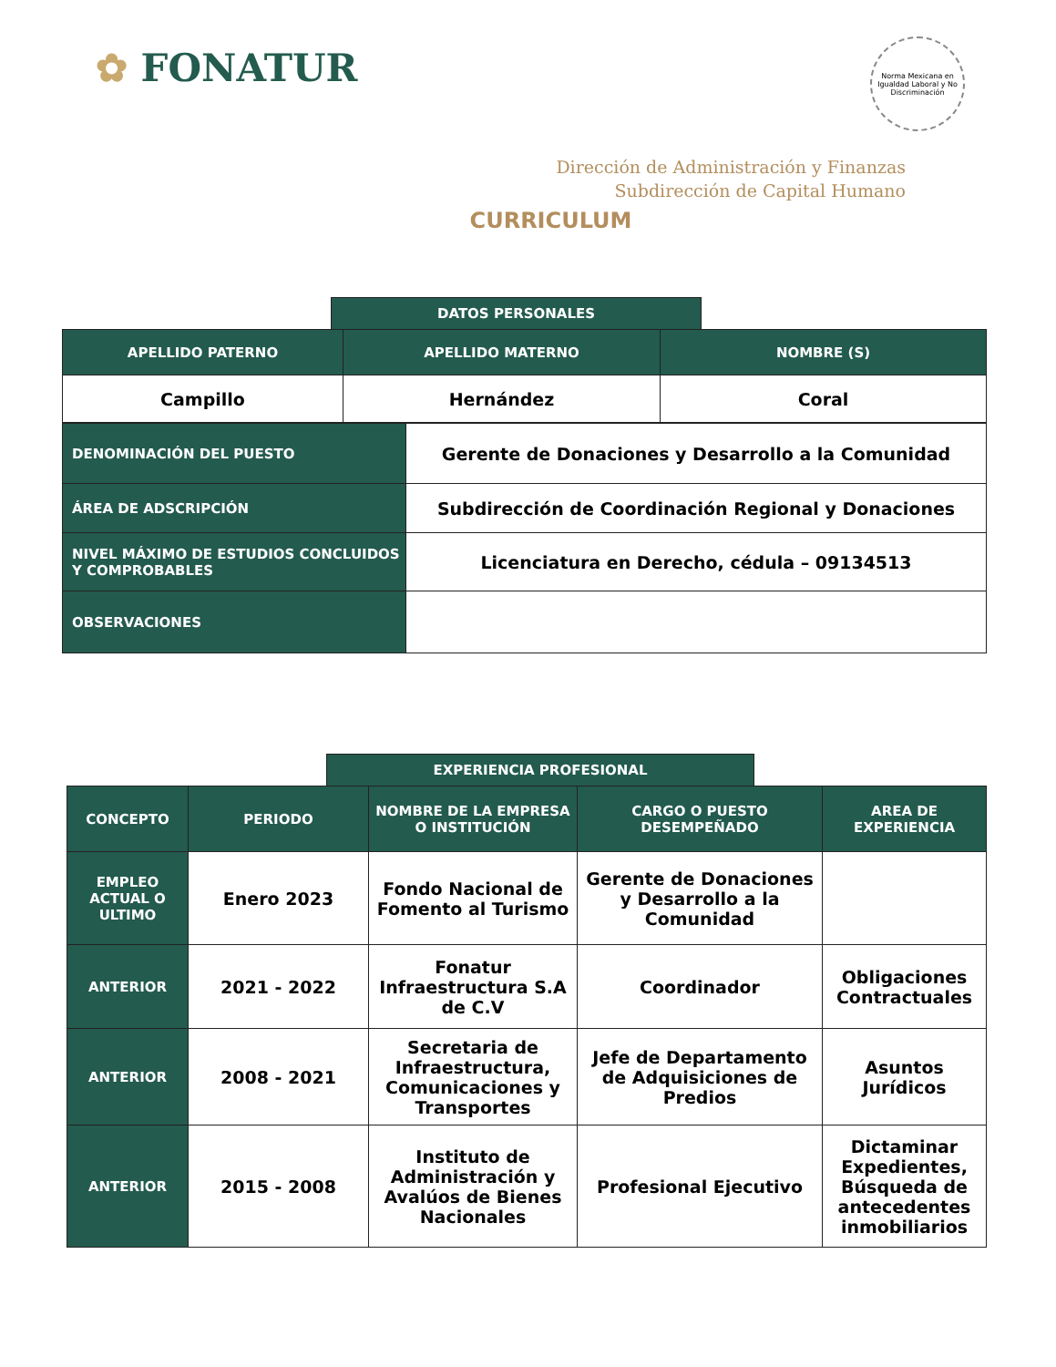✿ FONATUR
Norma Mexicana en Igualdad Laboral y No Discriminación
Dirección de Administración y Finanzas
Subdirección de Capital Humano
CURRICULUM
DATOS PERSONALES
| APELLIDO PATERNO | APELLIDO MATERNO | NOMBRE (S) |
| --- | --- | --- |
| Campillo | Hernández | Coral |
| DENOMINACIÓN DEL PUESTO | Gerente de Donaciones y Desarrollo a la Comunidad |
| ÁREA DE ADSCRIPCIÓN | Subdirección de Coordinación Regional y Donaciones |
| NIVEL MÁXIMO DE ESTUDIOS CONCLUIDOS Y COMPROBABLES | Licenciatura en Derecho, cédula – 09134513 |
| OBSERVACIONES | |
EXPERIENCIA PROFESIONAL
| CONCEPTO | PERIODO | NOMBRE DE LA EMPRESA O INSTITUCIÓN | CARGO O PUESTO DESEMPEÑADO | AREA DE EXPERIENCIA |
| --- | --- | --- | --- | --- |
| EMPLEO ACTUAL O ULTIMO | Enero 2023 | Fondo Nacional de Fomento al Turismo | Gerente de Donaciones y Desarrollo a la Comunidad | |
| ANTERIOR | 2021 - 2022 | Fonatur Infraestructura S.A de C.V | Coordinador | Obligaciones Contractuales |
| ANTERIOR | 2008 - 2021 | Secretaria de Infraestructura, Comunicaciones y Transportes | Jefe de Departamento de Adquisiciones de Predios | Asuntos Jurídicos |
| ANTERIOR | 2015 - 2008 | Instituto de Administración y Avalúos de Bienes Nacionales | Profesional Ejecutivo | Dictaminar Expedientes, Búsqueda de antecedentes inmobiliarios |